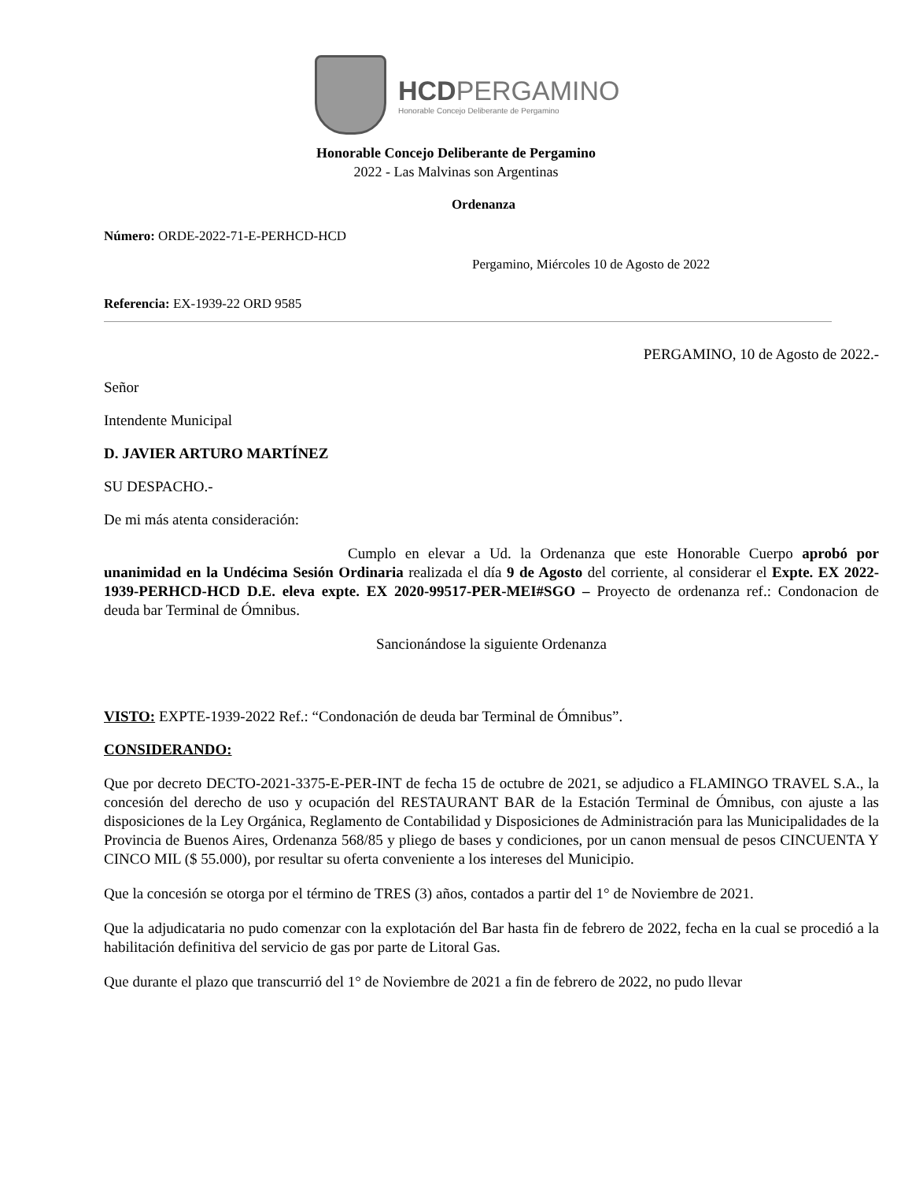HCDPERGAMINO
Honorable Concejo Deliberante de Pergamino
Honorable Concejo Deliberante de Pergamino
2022 - Las Malvinas son Argentinas
Ordenanza
Número: ORDE-2022-71-E-PERHCD-HCD
Pergamino, Miércoles 10 de Agosto de 2022
Referencia: EX-1939-22 ORD 9585
PERGAMINO, 10 de Agosto de 2022.-
Señor
Intendente Municipal
D. JAVIER ARTURO MARTÍNEZ
SU DESPACHO.-
De mi más atenta consideración:
Cumplo en elevar a Ud. la Ordenanza que este Honorable Cuerpo aprobó por unanimidad en la Undécima Sesión Ordinaria realizada el día 9 de Agosto del corriente, al considerar el Expte. EX 2022-1939-PERHCD-HCD D.E. eleva expte. EX 2020-99517-PER-MEI#SGO – Proyecto de ordenanza ref.: Condonacion de deuda bar Terminal de Ómnibus.
Sancionándose la siguiente Ordenanza
VISTO: EXPTE-1939-2022 Ref.: “Condonación de deuda bar Terminal de Ómnibus”.
CONSIDERANDO:
Que por decreto DECTO-2021-3375-E-PER-INT de fecha 15 de octubre de 2021, se adjudico a FLAMINGO TRAVEL S.A., la concesión del derecho de uso y ocupación del RESTAURANT BAR de la Estación Terminal de Ómnibus, con ajuste a las disposiciones de la Ley Orgánica, Reglamento de Contabilidad y Disposiciones de Administración para las Municipalidades de la Provincia de Buenos Aires, Ordenanza 568/85 y pliego de bases y condiciones, por un canon mensual de pesos CINCUENTA Y CINCO MIL ($ 55.000), por resultar su oferta conveniente a los intereses del Municipio.
Que la concesión se otorga por el término de TRES (3) años, contados a partir del 1° de Noviembre de 2021.
Que la adjudicataria no pudo comenzar con la explotación del Bar hasta fin de febrero de 2022, fecha en la cual se procedió a la habilitación definitiva del servicio de gas por parte de Litoral Gas.
Que durante el plazo que transcurrió del 1° de Noviembre de 2021 a fin de febrero de 2022, no pudo llevar